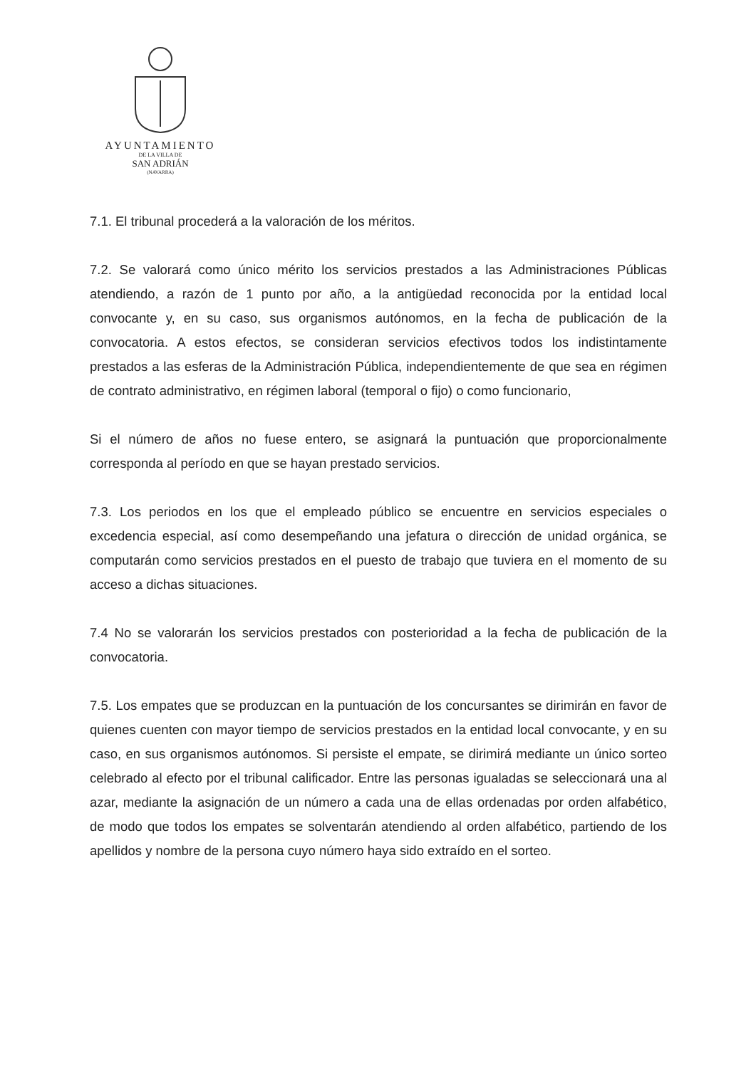AYUNTAMIENTO
DE LA VILLA DE
SAN ADRIÁN
(NAVARRA)
7.1. El tribunal procederá a la valoración de los méritos.
7.2. Se valorará como único mérito los servicios prestados a las Administraciones Públicas atendiendo, a razón de 1 punto por año, a la antigüedad reconocida por la entidad local convocante y, en su caso, sus organismos autónomos, en la fecha de publicación de la convocatoria. A estos efectos, se consideran servicios efectivos todos los indistintamente prestados a las esferas de la Administración Pública, independientemente de que sea en régimen de contrato administrativo, en régimen laboral (temporal o fijo) o como funcionario,
Si el número de años no fuese entero, se asignará la puntuación que proporcionalmente corresponda al período en que se hayan prestado servicios.
7.3. Los periodos en los que el empleado público se encuentre en servicios especiales o excedencia especial, así como desempeñando una jefatura o dirección de unidad orgánica, se computarán como servicios prestados en el puesto de trabajo que tuviera en el momento de su acceso a dichas situaciones.
7.4 No se valorarán los servicios prestados con posterioridad a la fecha de publicación de la convocatoria.
7.5. Los empates que se produzcan en la puntuación de los concursantes se dirimirán en favor de quienes cuenten con mayor tiempo de servicios prestados en la entidad local convocante, y en su caso, en sus organismos autónomos. Si persiste el empate, se dirimirá mediante un único sorteo celebrado al efecto por el tribunal calificador. Entre las personas igualadas se seleccionará una al azar, mediante la asignación de un número a cada una de ellas ordenadas por orden alfabético, de modo que todos los empates se solventarán atendiendo al orden alfabético, partiendo de los apellidos y nombre de la persona cuyo número haya sido extraído en el sorteo.